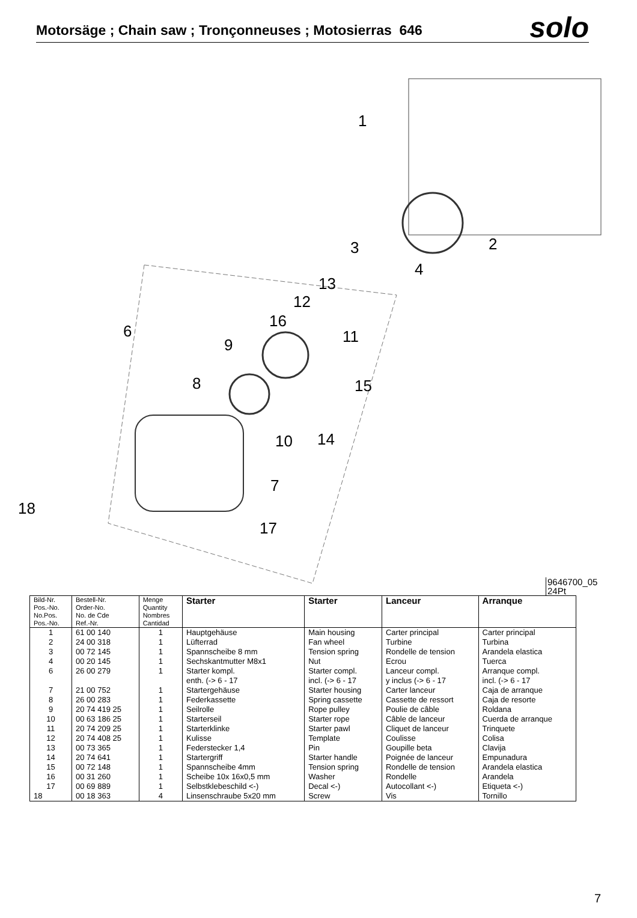Motorsäge ; Chain saw ; Tronçonneuses ; Motosierras 646
solo
1
2 3
4
6
7
8
9
10
11
12
13
14
15
16
17
18
9646700_05
24Pt
| Bild-Nr. Pos.-No. No.Pos. Pos.-No. | Bestell-Nr. Order-No. No. de Cde Ref.-Nr. | Menge Quantity Nombres Cantidad | Starter | Starter | Lanceur | Arranque |
| --- | --- | --- | --- | --- | --- | --- |
| 1 | 61 00 140 | 1 | Hauptgehäuse | Main housing | Carter principal | Carter principal |
| 2 | 24 00 318 | 1 | Lüfterrad | Fan wheel | Turbine | Turbina |
| 3 | 00 72 145 | 1 | Spannscheibe 8 mm | Tension spring | Rondelle de tension | Arandela elastica |
| 4 | 00 20 145 | 1 | Sechskantmutter M8x1 | Nut | Ecrou | Tuerca |
| 6 | 26 00 279 | 1 | Starter kompl. enth. (-> 6 - 17 | Starter compl. incl. (-> 6 - 17 | Lanceur compl. y inclus (-> 6 - 17 | Arranque compl. incl. (-> 6 - 17 |
| 7 | 21 00 752 | 1 | Startergehäuse | Starter housing | Carter lanceur | Caja de arranque |
| 8 | 26 00 283 | 1 | Federkassette | Spring cassette | Cassette de ressort | Caja de resorte |
| 9 | 20 74 419 25 | 1 | Seilrolle | Rope pulley | Poulie de câble | Roldana |
| 10 | 00 63 186 25 | 1 | Starterseil | Starter rope | Câble de lanceur | Cuerda de arranque |
| 11 | 20 74 209 25 | 1 | Starterklinke | Starter pawl | Cliquet de lanceur | Trinquete |
| 12 | 20 74 408 25 | 1 | Kulisse | Template | Coulisse | Colisa |
| 13 | 00 73 365 | 1 | Federstecker 1,4 | Pin | Goupille beta | Clavija |
| 14 | 20 74 641 | 1 | Startergriff | Starter handle | Poignée de lanceur | Empunadura |
| 15 | 00 72 148 | 1 | Spannscheibe 4mm | Tension spring | Rondelle de tension | Arandela elastica |
| 16 | 00 31 260 | 1 | Scheibe 10x 16x0,5 mm | Washer | Rondelle | Arandela |
| 17 | 00 69 889 | 1 | Selbstklebeschild <-) | Decal <-) | Autocollant <-) | Etiqueta <-) |
| 18 | 00 18 363 | 4 | Linsenschraube 5x20 mm | Screw | Vis | Tornillo |
7